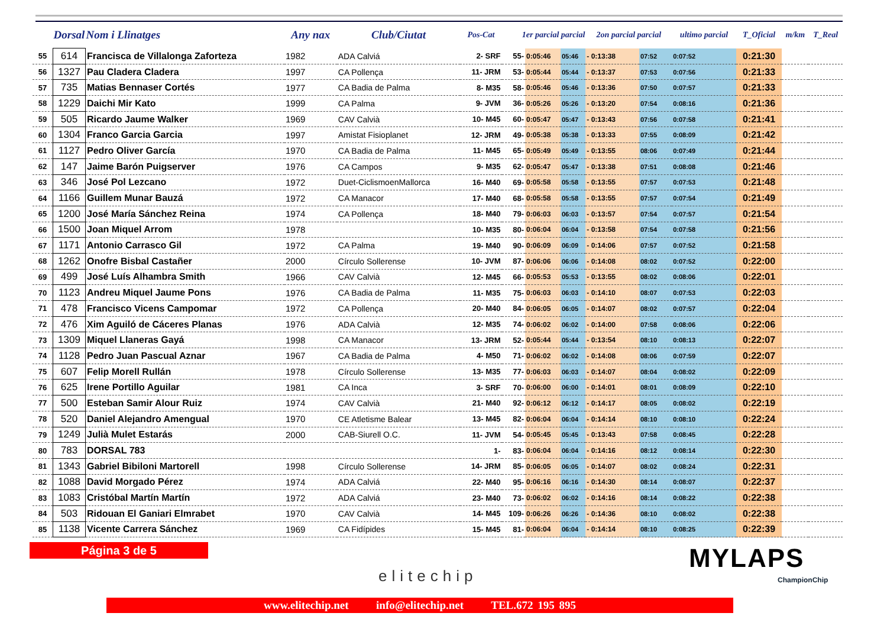| | Dorsal | Nom i Llinatges | Any nax | Club/Ciutat | Pos-Cat | 1er parcial parcial | | | 2on parcial parcial | | ultimo parcial | T_Oficial | m/km | T_Real |
| --- | --- | --- | --- | --- | --- | --- | --- | --- | --- | --- | --- | --- | --- | --- |
| 55 | 614 | Francisca de Villalonga Zaforteza | 1982 | ADA Calviá | 2- SRF | 55- | 0:05:46 | 05:46 | - 0:13:38 | 07:52 | 0:07:52 | 0:21:30 | | |
| 56 | 1327 | Pau Cladera Cladera | 1997 | CA Pollença | 11- JRM | 53- | 0:05:44 | 05:44 | - 0:13:37 | 07:53 | 0:07:56 | 0:21:33 | | |
| 57 | 735 | Matias Bennaser Cortés | 1977 | CA Badia de Palma | 8- M35 | 58- | 0:05:46 | 05:46 | - 0:13:36 | 07:50 | 0:07:57 | 0:21:33 | | |
| 58 | 1229 | Daichi Mir Kato | 1999 | CA Palma | 9- JVM | 36- | 0:05:26 | 05:26 | - 0:13:20 | 07:54 | 0:08:16 | 0:21:36 | | |
| 59 | 505 | Ricardo Jaume Walker | 1969 | CAV Calvià | 10- M45 | 60- | 0:05:47 | 05:47 | - 0:13:43 | 07:56 | 0:07:58 | 0:21:41 | | |
| 60 | 1304 | Franco Garcia Garcia | 1997 | Amistat Fisioplanet | 12- JRM | 49- | 0:05:38 | 05:38 | - 0:13:33 | 07:55 | 0:08:09 | 0:21:42 | | |
| 61 | 1127 | Pedro Oliver García | 1970 | CA Badia de Palma | 11- M45 | 65- | 0:05:49 | 05:49 | - 0:13:55 | 08:06 | 0:07:49 | 0:21:44 | | |
| 62 | 147 | Jaime Barón Puigserver | 1976 | CA Campos | 9- M35 | 62- | 0:05:47 | 05:47 | - 0:13:38 | 07:51 | 0:08:08 | 0:21:46 | | |
| 63 | 346 | José Pol Lezcano | 1972 | Duet-CiclismoenMallorca | 16- M40 | 69- | 0:05:58 | 05:58 | - 0:13:55 | 07:57 | 0:07:53 | 0:21:48 | | |
| 64 | 1166 | Guillem Munar Bauzá | 1972 | CA Manacor | 17- M40 | 68- | 0:05:58 | 05:58 | - 0:13:55 | 07:57 | 0:07:54 | 0:21:49 | | |
| 65 | 1200 | José María Sánchez Reina | 1974 | CA Pollença | 18- M40 | 79- | 0:06:03 | 06:03 | - 0:13:57 | 07:54 | 0:07:57 | 0:21:54 | | |
| 66 | 1500 | Joan Miquel Arrom | 1978 | | 10- M35 | 80- | 0:06:04 | 06:04 | - 0:13:58 | 07:54 | 0:07:58 | 0:21:56 | | |
| 67 | 1171 | Antonio Carrasco Gil | 1972 | CA Palma | 19- M40 | 90- | 0:06:09 | 06:09 | - 0:14:06 | 07:57 | 0:07:52 | 0:21:58 | | |
| 68 | 1262 | Onofre Bisbal Castañer | 2000 | Círculo Sollerense | 10- JVM | 87- | 0:06:06 | 06:06 | - 0:14:08 | 08:02 | 0:07:52 | 0:22:00 | | |
| 69 | 499 | José Luís Alhambra Smith | 1966 | CAV Calvià | 12- M45 | 66- | 0:05:53 | 05:53 | - 0:13:55 | 08:02 | 0:08:06 | 0:22:01 | | |
| 70 | 1123 | Andreu Miquel Jaume Pons | 1976 | CA Badia de Palma | 11- M35 | 75- | 0:06:03 | 06:03 | - 0:14:10 | 08:07 | 0:07:53 | 0:22:03 | | |
| 71 | 478 | Francisco Vicens Campomar | 1972 | CA Pollença | 20- M40 | 84- | 0:06:05 | 06:05 | - 0:14:07 | 08:02 | 0:07:57 | 0:22:04 | | |
| 72 | 476 | Xim Aguiló de Cáceres Planas | 1976 | ADA Calvià | 12- M35 | 74- | 0:06:02 | 06:02 | - 0:14:00 | 07:58 | 0:08:06 | 0:22:06 | | |
| 73 | 1309 | Miquel Llaneras Gayá | 1998 | CA Manacor | 13- JRM | 52- | 0:05:44 | 05:44 | - 0:13:54 | 08:10 | 0:08:13 | 0:22:07 | | |
| 74 | 1128 | Pedro Juan Pascual Aznar | 1967 | CA Badia de Palma | 4- M50 | 71- | 0:06:02 | 06:02 | - 0:14:08 | 08:06 | 0:07:59 | 0:22:07 | | |
| 75 | 607 | Felip Morell Rullán | 1978 | Círculo Sollerense | 13- M35 | 77- | 0:06:03 | 06:03 | - 0:14:07 | 08:04 | 0:08:02 | 0:22:09 | | |
| 76 | 625 | Irene Portillo Aguilar | 1981 | CA Inca | 3- SRF | 70- | 0:06:00 | 06:00 | - 0:14:01 | 08:01 | 0:08:09 | 0:22:10 | | |
| 77 | 500 | Esteban Samir Alour Ruiz | 1974 | CAV Calvià | 21- M40 | 92- | 0:06:12 | 06:12 | - 0:14:17 | 08:05 | 0:08:02 | 0:22:19 | | |
| 78 | 520 | Daniel Alejandro Amengual | 1970 | CE Atletisme Balear | 13- M45 | 82- | 0:06:04 | 06:04 | - 0:14:14 | 08:10 | 0:08:10 | 0:22:24 | | |
| 79 | 1249 | Julià Mulet Estarás | 2000 | CAB-Siurell O.C. | 11- JVM | 54- | 0:05:45 | 05:45 | - 0:13:43 | 07:58 | 0:08:45 | 0:22:28 | | |
| 80 | 783 | DORSAL 783 | | | 1- | 83- | 0:06:04 | 06:04 | - 0:14:16 | 08:12 | 0:08:14 | 0:22:30 | | |
| 81 | 1343 | Gabriel Bibiloni Martorell | 1998 | Círculo Sollerense | 14- JRM | 85- | 0:06:05 | 06:05 | - 0:14:07 | 08:02 | 0:08:24 | 0:22:31 | | |
| 82 | 1088 | David Morgado Pérez | 1974 | ADA Calviá | 22- M40 | 95- | 0:06:16 | 06:16 | - 0:14:30 | 08:14 | 0:08:07 | 0:22:37 | | |
| 83 | 1083 | Cristóbal Martín Martín | 1972 | ADA Calviá | 23- M40 | 73- | 0:06:02 | 06:02 | - 0:14:16 | 08:14 | 0:08:22 | 0:22:38 | | |
| 84 | 503 | Ridouan El Ganiari Elmrabet | 1970 | CAV Calvià | 14- M45 | 109- | 0:06:26 | 06:26 | - 0:14:36 | 08:10 | 0:08:02 | 0:22:38 | | |
| 85 | 1138 | Vicente Carrera Sánchez | 1969 | CA Fidípides | 15- M45 | 81- | 0:06:04 | 06:04 | - 0:14:14 | 08:10 | 0:08:25 | 0:22:39 | | |
Página 3 de 5
elitechip
MYLAPS
ChampionChip
www.elitechip.net info@elitechip.net TEL.672 195 895